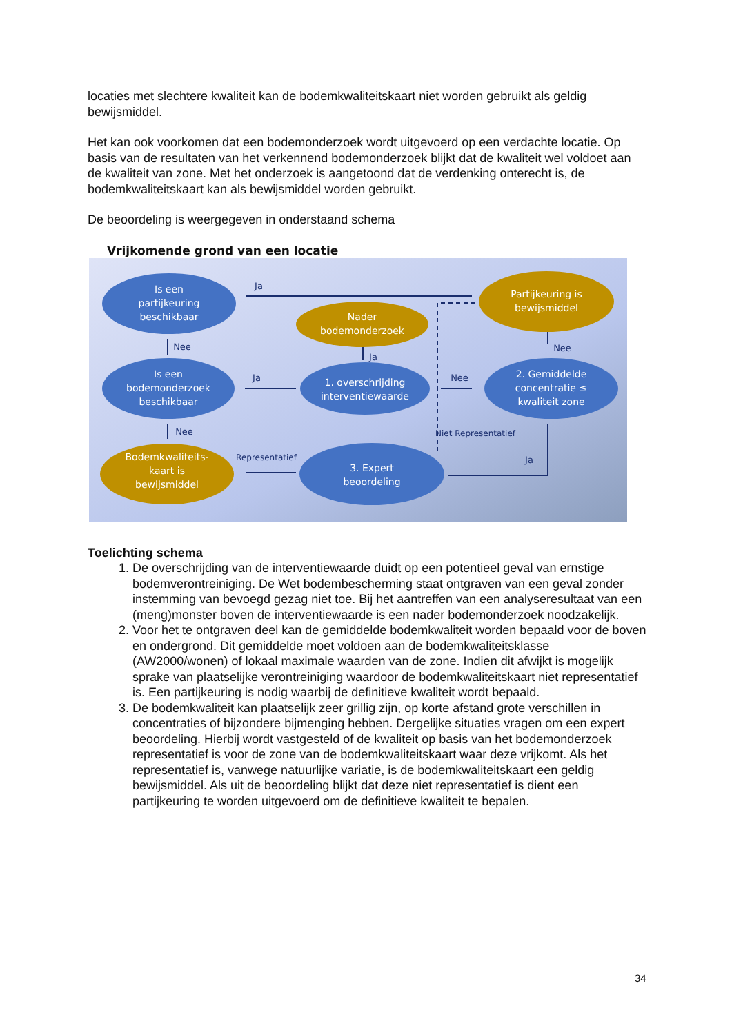locaties met slechtere kwaliteit kan de bodemkwaliteitskaart niet worden gebruikt als geldig bewijsmiddel.
Het kan ook voorkomen dat een bodemonderzoek wordt uitgevoerd op een verdachte locatie. Op basis van de resultaten van het verkennend bodemonderzoek blijkt dat de kwaliteit wel voldoet aan de kwaliteit van zone. Met het onderzoek is aangetoond dat de verdenking onterecht is, de bodemkwaliteitskaart kan als bewijsmiddel worden gebruikt.
De beoordeling is weergegeven in onderstaand schema
Vrijkomende grond van een locatie
Is een
partijkeuring
beschikbaar
Is een
bodemonderzoek
beschikbaar
1. overschrijding
interventiewaarde
2. Gemiddelde
concentratie ≤
kwaliteit zone
3. Expert
beoordeling
Partijkeuring is
bewijsmiddel
Nader
bodemonderzoek
Bodemkwaliteits-
kaart is
bewijsmiddel
Ja
Nee
Ja
Ja
Nee
Nee
Nee
Niet Representatief
Representatief
Ja
Toelichting schema
1. De overschrijding van de interventiewaarde duidt op een potentieel geval van ernstige bodemverontreiniging. De Wet bodembescherming staat ontgraven van een geval zonder instemming van bevoegd gezag niet toe. Bij het aantreffen van een analyseresultaat van een (meng)monster boven de interventiewaarde is een nader bodemonderzoek noodzakelijk.
2. Voor het te ontgraven deel kan de gemiddelde bodemkwaliteit worden bepaald voor de boven en ondergrond. Dit gemiddelde moet voldoen aan de bodemkwaliteitsklasse (AW2000/wonen) of lokaal maximale waarden van de zone. Indien dit afwijkt is mogelijk sprake van plaatselijke verontreiniging waardoor de bodemkwaliteitskaart niet representatief is. Een partijkeuring is nodig waarbij de definitieve kwaliteit wordt bepaald.
3. De bodemkwaliteit kan plaatselijk zeer grillig zijn, op korte afstand grote verschillen in concentraties of bijzondere bijmenging hebben. Dergelijke situaties vragen om een expert beoordeling. Hierbij wordt vastgesteld of de kwaliteit op basis van het bodemonderzoek representatief is voor de zone van de bodemkwaliteitskaart waar deze vrijkomt. Als het representatief is, vanwege natuurlijke variatie, is de bodemkwaliteitskaart een geldig bewijsmiddel. Als uit de beoordeling blijkt dat deze niet representatief is dient een partijkeuring te worden uitgevoerd om de definitieve kwaliteit te bepalen.
34